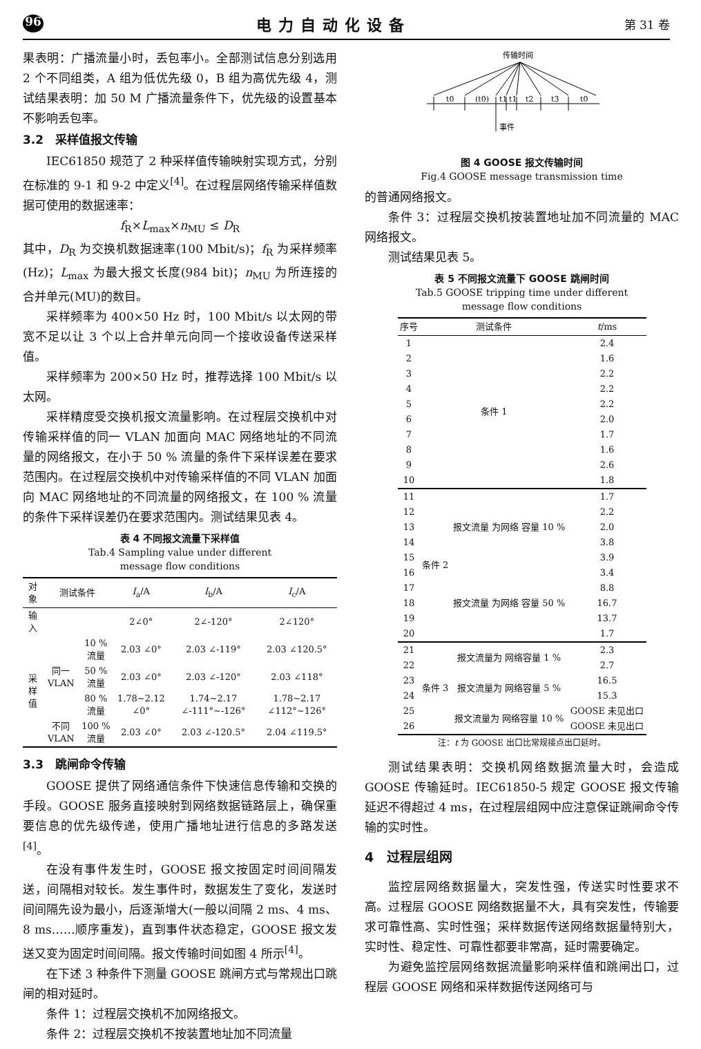96 电力自动化设备 第 31 卷
果表明：广播流量小时，丢包率小。全部测试信息分别选用 2 个不同组类，A 组为低优先级 0，B 组为高优先级 4，测试结果表明：加 50 M 广播流量条件下，优先级的设置基本不影响丢包率。
3.2　采样值报文传输
IEC61850 规范了 2 种采样值传输映射实现方式，分别在标准的 9-1 和 9-2 中定义<sup>[4]</sup>。在过程层网络传输采样值数据可使用的数据速率：
f<sub>R</sub>×L<sub>max</sub>×n<sub>MU</sub> ≤ D<sub>R</sub>
其中，D<sub>R</sub> 为交换机数据速率(100 Mbit/s)；f<sub>R</sub> 为采样频率(Hz)；L<sub>max</sub> 为最大报文长度(984 bit)；n<sub>MU</sub> 为所连接的合并单元(MU)的数目。
采样频率为 400×50 Hz 时，100 Mbit/s 以太网的带宽不足以让 3 个以上合并单元向同一个接收设备传送采样值。
采样频率为 200×50 Hz 时，推荐选择 100 Mbit/s 以太网。
采样精度受交换机报文流量影响。在过程层交换机中对传输采样值的同一 VLAN 加面向 MAC 网络地址的不同流量的网络报文，在小于 50 % 流量的条件下采样误差在要求范围内。在过程层交换机中对传输采样值的不同 VLAN 加面向 MAC 网络地址的不同流量的网络报文，在 100 % 流量的条件下采样误差仍在要求范围内。测试结果见表 4。
表 4 不同报文流量下采样值
Tab.4 Sampling value under different
message flow conditions
| 对象 | 测试条件 | | I<sub>a</sub>/A | I<sub>b</sub>/A | I<sub>c</sub>/A |
| --- | --- | --- | --- | --- | --- |
| 输入 | | | 2∠0° | 2∠-120° | 2∠120° |
| 采样值 | 同一 VLAN | 10 % 流量 | 2.03 ∠0° | 2.03 ∠-119° | 2.03 ∠120.5° |
| | | 50 % 流量 | 2.03 ∠0° | 2.03 ∠-120° | 2.03 ∠118° |
| | | 80 % 流量 | 1.78~2.12 ∠0° | 1.74~2.17 ∠-111°~-126° | 1.78~2.17 ∠112°~126° |
| | 不同 VLAN | 100 % 流量 | 2.03 ∠0° | 2.03 ∠-120.5° | 2.04 ∠119.5° |
3.3　跳闸命令传输
GOOSE 提供了网络通信条件下快速信息传输和交换的手段。GOOSE 服务直接映射到网络数据链路层上，确保重要信息的优先级传递，使用广播地址进行信息的多路发送<sup>[4]</sup>。
在没有事件发生时，GOOSE 报文按固定时间间隔发送，间隔相对较长。发生事件时，数据发生了变化，发送时间间隔先设为最小，后逐渐增大(一般以间隔 2 ms、4 ms、8 ms……顺序重发)，直到事件状态稳定，GOOSE 报文发送又变为固定时间间隔。报文传输时间如图 4 所示<sup>[4]</sup>。
在下述 3 种条件下测量 GOOSE 跳闸方式与常规出口跳闸的相对延时。
条件 1：过程层交换机不加网络报文。
条件 2：过程层交换机不按装置地址加不同流量
传输时间
t0
(t0)
t1
t1
t2
t3
t0
事件
图 4 GOOSE 报文传输时间
Fig.4 GOOSE message transmission time
的普通网络报文。
条件 3：过程层交换机按装置地址加不同流量的 MAC 网络报文。
测试结果见表 5。
表 5 不同报文流量下 GOOSE 跳闸时间
Tab.5 GOOSE tripping time under different
message flow conditions
| 序号 | 测试条件 | | t /ms |
| --- | --- | --- | --- |
| 1 | 条件 1 | | 2.4 |
| 2 | | | 1.6 |
| 3 | | | 2.2 |
| 4 | | | 2.2 |
| 5 | | | 2.2 |
| 6 | | | 2.0 |
| 7 | | | 1.7 |
| 8 | | | 1.6 |
| 9 | | | 2.6 |
| 10 | | | 1.8 |
| 11 | 条件 2 | 报文流量 为网络 容量 10 % | 1.7 |
| 12 | | | 2.2 |
| 13 | | | 2.0 |
| 14 | | | 3.8 |
| 15 | | | 3.9 |
| 16 | | 报文流量 为网络 容量 50 % | 3.4 |
| 17 | | | 8.8 |
| 18 | | | 16.7 |
| 19 | | | 13.7 |
| 20 | | | 1.7 |
| 21 | 条件 3 | 报文流量为 网络容量 1 % | 2.3 |
| 22 | | | 2.7 |
| 23 | | 报文流量为 网络容量 5 % | 16.5 |
| 24 | | | 15.3 |
| 25 | | 报文流量为 网络容量 10 % | GOOSE 未见出口 |
| 26 | | | GOOSE 未见出口 |
注：t 为 GOOSE 出口比常规接点出口延时。
测试结果表明：交换机网络数据流量大时，会造成 GOOSE 传输延时。IEC61850-5 规定 GOOSE 报文传输延迟不得超过 4 ms，在过程层组网中应注意保证跳闸命令传输的实时性。
4　过程层组网
监控层网络数据量大，突发性强，传送实时性要求不高。过程层 GOOSE 网络数据量不大，具有突发性，传输要求可靠性高、实时性强；采样数据传送网络数据量特别大，实时性、稳定性、可靠性都要非常高，延时需要确定。
为避免监控层网络数据流量影响采样值和跳闸出口，过程层 GOOSE 网络和采样数据传送网络可与